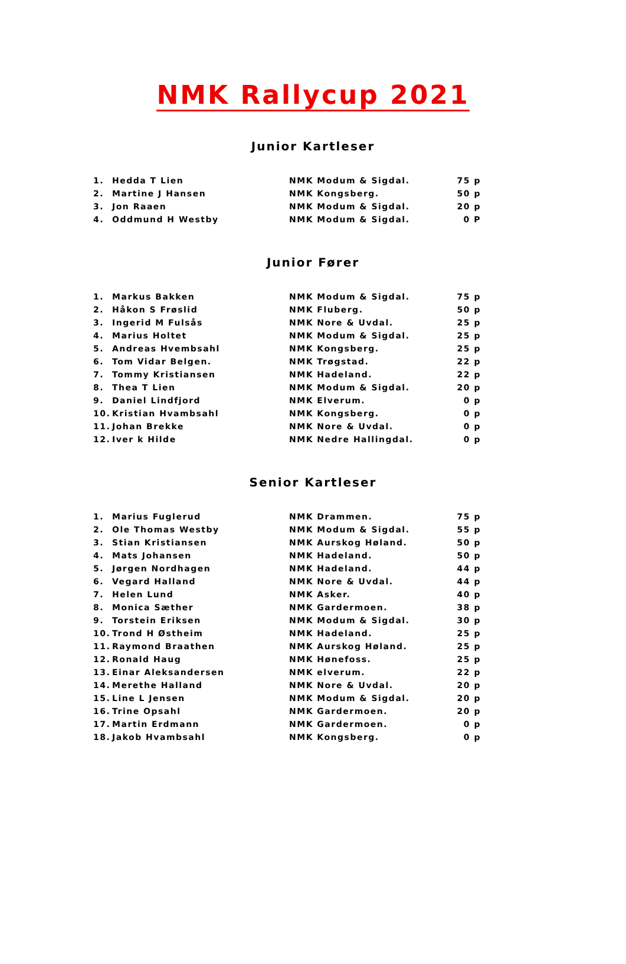NMK Rallycup 2021
Junior Kartleser
| 1. | Hedda T Lien | NMK Modum & Sigdal. | 75 p |
| 2. | Martine J Hansen | NMK Kongsberg. | 50 p |
| 3. | Jon Raaen | NMK Modum & Sigdal. | 20 p |
| 4. | Oddmund H Westby | NMK Modum & Sigdal. | 0 P |
Junior Fører
| 1. | Markus Bakken | NMK Modum & Sigdal. | 75 p |
| 2. | Håkon S Frøslid | NMK Fluberg. | 50 p |
| 3. | Ingerid M Fulsås | NMK Nore & Uvdal. | 25 p |
| 4. | Marius Holtet | NMK Modum & Sigdal. | 25 p |
| 5. | Andreas Hvembsahl | NMK Kongsberg. | 25 p |
| 6. | Tom Vidar Belgen. | NMK Trøgstad. | 22 p |
| 7. | Tommy Kristiansen | NMK Hadeland. | 22 p |
| 8. | Thea T Lien | NMK Modum & Sigdal. | 20 p |
| 9. | Daniel Lindfjord | NMK Elverum. | 0 p |
| 10. | Kristian Hvambsahl | NMK Kongsberg. | 0 p |
| 11. | Johan Brekke | NMK Nore & Uvdal. | 0 p |
| 12. | Iver k Hilde | NMK Nedre Hallingdal. | 0 p |
Senior Kartleser
| 1. | Marius Fuglerud | NMK Drammen. | 75 p |
| 2. | Ole Thomas Westby | NMK Modum & Sigdal. | 55 p |
| 3. | Stian Kristiansen | NMK Aurskog Høland. | 50 p |
| 4. | Mats Johansen | NMK Hadeland. | 50 p |
| 5. | Jørgen Nordhagen | NMK Hadeland. | 44 p |
| 6. | Vegard Halland | NMK Nore & Uvdal. | 44 p |
| 7. | Helen Lund | NMK Asker. | 40 p |
| 8. | Monica Sæther | NMK Gardermoen. | 38 p |
| 9. | Torstein Eriksen | NMK Modum & Sigdal. | 30 p |
| 10. | Trond H Østheim | NMK Hadeland. | 25 p |
| 11. | Raymond Braathen | NMK Aurskog Høland. | 25 p |
| 12. | Ronald Haug | NMK Hønefoss. | 25 p |
| 13. | Einar Aleksandersen | NMK elverum. | 22 p |
| 14. | Merethe Halland | NMK Nore & Uvdal. | 20 p |
| 15. | Line L Jensen | NMK Modum & Sigdal. | 20 p |
| 16. | Trine Opsahl | NMK Gardermoen. | 20 p |
| 17. | Martin Erdmann | NMK Gardermoen. | 0 p |
| 18. | Jakob Hvambsahl | NMK Kongsberg. | 0 p |